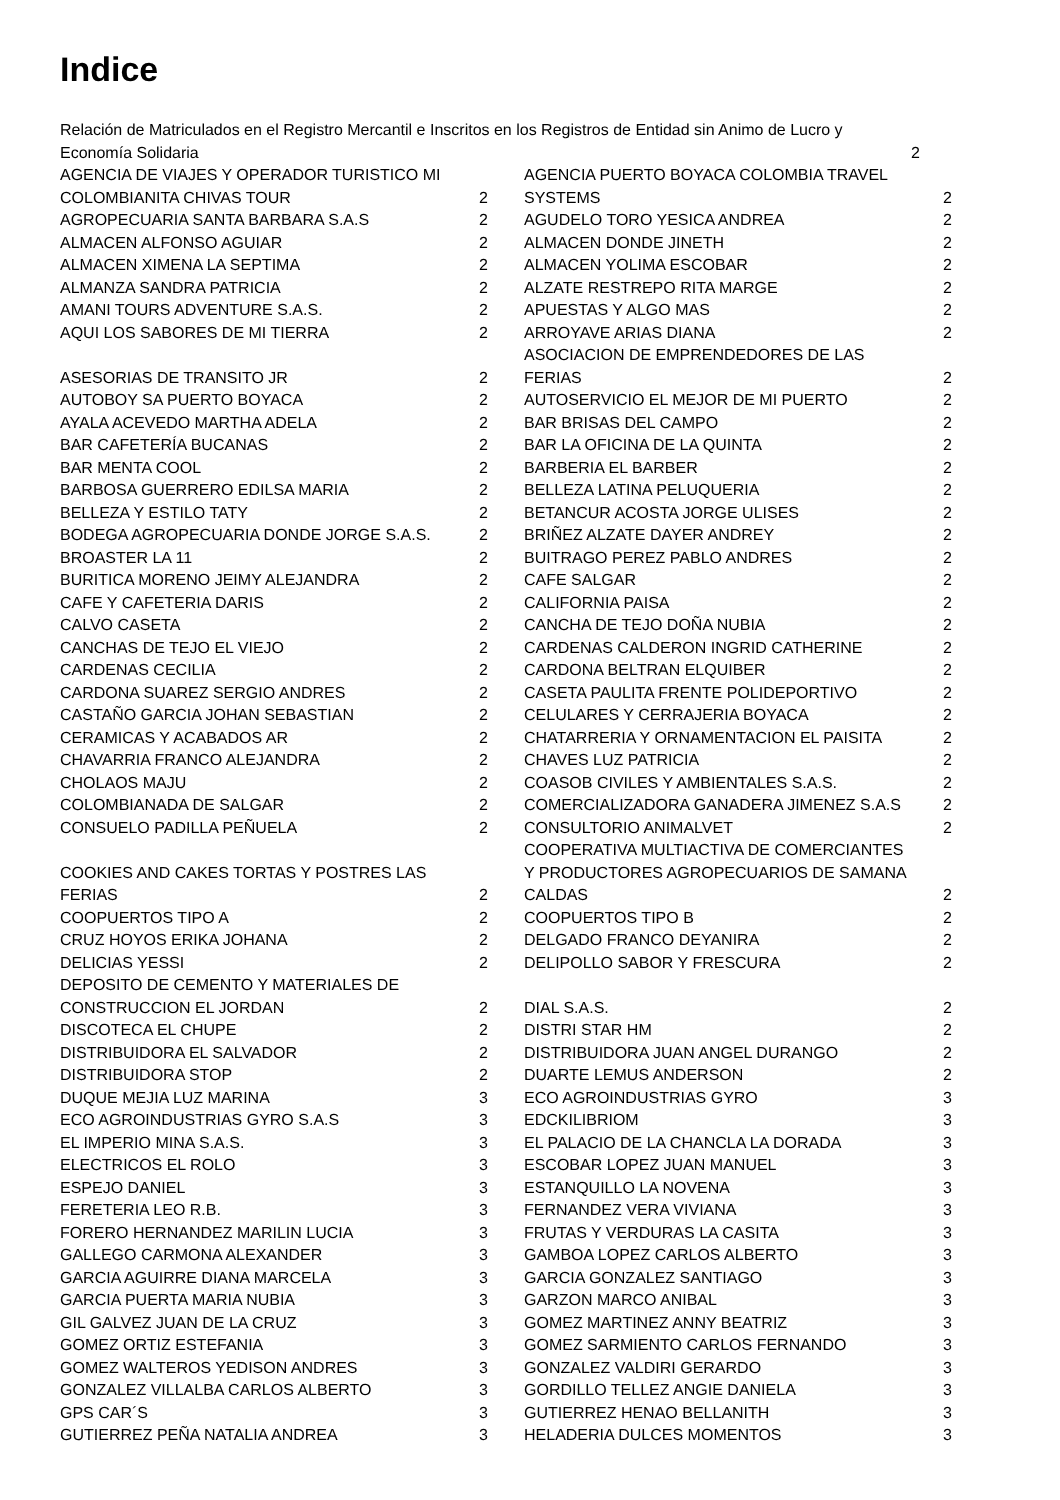Indice
Relación de Matriculados en el Registro Mercantil e Inscritos en los Registros de Entidad sin Animo de Lucro y
Economía Solidaria 2
AGENCIA DE VIAJES Y OPERADOR TURISTICO MI
COLOMBIANITA CHIVAS TOUR 2
AGROPECUARIA SANTA BARBARA S.A.S 2
ALMACEN ALFONSO AGUIAR 2
ALMACEN XIMENA LA SEPTIMA 2
ALMANZA SANDRA PATRICIA 2
AMANI TOURS ADVENTURE S.A.S. 2
AQUI LOS SABORES DE MI TIERRA 2
ASESORIAS DE TRANSITO JR 2
AUTOBOY SA PUERTO BOYACA 2
AYALA ACEVEDO MARTHA ADELA 2
BAR CAFETERÍA BUCANAS 2
BAR MENTA COOL 2
BARBOSA GUERRERO EDILSA MARIA 2
BELLEZA Y ESTILO TATY 2
BODEGA AGROPECUARIA DONDE JORGE S.A.S. 2
BROASTER LA 11 2
BURITICA MORENO JEIMY ALEJANDRA 2
CAFE Y CAFETERIA DARIS 2
CALVO CASETA 2
CANCHAS DE TEJO EL VIEJO 2
CARDENAS CECILIA 2
CARDONA SUAREZ SERGIO ANDRES 2
CASTAÑO GARCIA JOHAN SEBASTIAN 2
CERAMICAS Y ACABADOS AR 2
CHAVARRIA FRANCO ALEJANDRA 2
CHOLAOS MAJU 2
COLOMBIANADA DE SALGAR 2
CONSUELO PADILLA PEÑUELA 2
COOKIES AND CAKES TORTAS Y POSTRES LAS
FERIAS 2
COOPUERTOS TIPO A 2
CRUZ HOYOS ERIKA JOHANA 2
DELICIAS YESSI 2
DEPOSITO DE CEMENTO Y MATERIALES DE
CONSTRUCCION EL JORDAN 2
DISCOTECA EL CHUPE 2
DISTRIBUIDORA EL SALVADOR 2
DISTRIBUIDORA STOP 2
DUQUE MEJIA LUZ MARINA 3
ECO AGROINDUSTRIAS GYRO S.A.S 3
EL IMPERIO MINA S.A.S. 3
ELECTRICOS EL ROLO 3
ESPEJO DANIEL 3
FERETERIA LEO R.B. 3
FORERO HERNANDEZ MARILIN LUCIA 3
GALLEGO CARMONA ALEXANDER 3
GARCIA AGUIRRE DIANA MARCELA 3
GARCIA PUERTA MARIA NUBIA 3
GIL GALVEZ JUAN DE LA CRUZ 3
GOMEZ ORTIZ ESTEFANIA 3
GOMEZ WALTEROS YEDISON ANDRES 3
GONZALEZ VILLALBA CARLOS ALBERTO 3
GPS CAR´S 3
GUTIERREZ PEÑA NATALIA ANDREA 3
AGENCIA PUERTO BOYACA COLOMBIA TRAVEL
SYSTEMS 2
AGUDELO TORO YESICA ANDREA 2
ALMACEN DONDE JINETH 2
ALMACEN YOLIMA ESCOBAR 2
ALZATE RESTREPO RITA MARGE 2
APUESTAS Y ALGO MAS 2
ARROYAVE ARIAS DIANA 2
ASOCIACION DE EMPRENDEDORES DE LAS
FERIAS 2
AUTOSERVICIO EL MEJOR DE MI PUERTO 2
BAR BRISAS DEL CAMPO 2
BAR LA OFICINA DE LA QUINTA 2
BARBERIA EL BARBER 2
BELLEZA LATINA PELUQUERIA 2
BETANCUR ACOSTA JORGE ULISES 2
BRIÑEZ ALZATE DAYER ANDREY 2
BUITRAGO PEREZ PABLO ANDRES 2
CAFE SALGAR 2
CALIFORNIA PAISA 2
CANCHA DE TEJO DOÑA NUBIA 2
CARDENAS CALDERON INGRID CATHERINE 2
CARDONA BELTRAN ELQUIBER 2
CASETA PAULITA FRENTE POLIDEPORTIVO 2
CELULARES Y CERRAJERIA BOYACA 2
CHATARRERIA Y ORNAMENTACION EL PAISITA 2
CHAVES LUZ PATRICIA 2
COASOB CIVILES Y AMBIENTALES S.A.S. 2
COMERCIALIZADORA GANADERA JIMENEZ S.A.S 2
CONSULTORIO ANIMALVET 2
COOPERATIVA MULTIACTIVA DE COMERCIANTES
Y PRODUCTORES AGROPECUARIOS DE SAMANA
CALDAS 2
COOPUERTOS TIPO B 2
DELGADO FRANCO DEYANIRA 2
DELIPOLLO SABOR Y FRESCURA 2
DIAL S.A.S. 2
DISTRI STAR HM 2
DISTRIBUIDORA JUAN ANGEL DURANGO 2
DUARTE LEMUS ANDERSON 2
ECO AGROINDUSTRIAS GYRO 3
EDCKILIBRIOM 3
EL PALACIO DE LA CHANCLA LA DORADA 3
ESCOBAR LOPEZ JUAN MANUEL 3
ESTANQUILLO LA NOVENA 3
FERNANDEZ VERA VIVIANA 3
FRUTAS Y VERDURAS LA CASITA 3
GAMBOA LOPEZ CARLOS ALBERTO 3
GARCIA GONZALEZ SANTIAGO 3
GARZON MARCO ANIBAL 3
GOMEZ MARTINEZ ANNY BEATRIZ 3
GOMEZ SARMIENTO CARLOS FERNANDO 3
GONZALEZ VALDIRI GERARDO 3
GORDILLO TELLEZ ANGIE DANIELA 3
GUTIERREZ HENAO BELLANITH 3
HELADERIA DULCES MOMENTOS 3